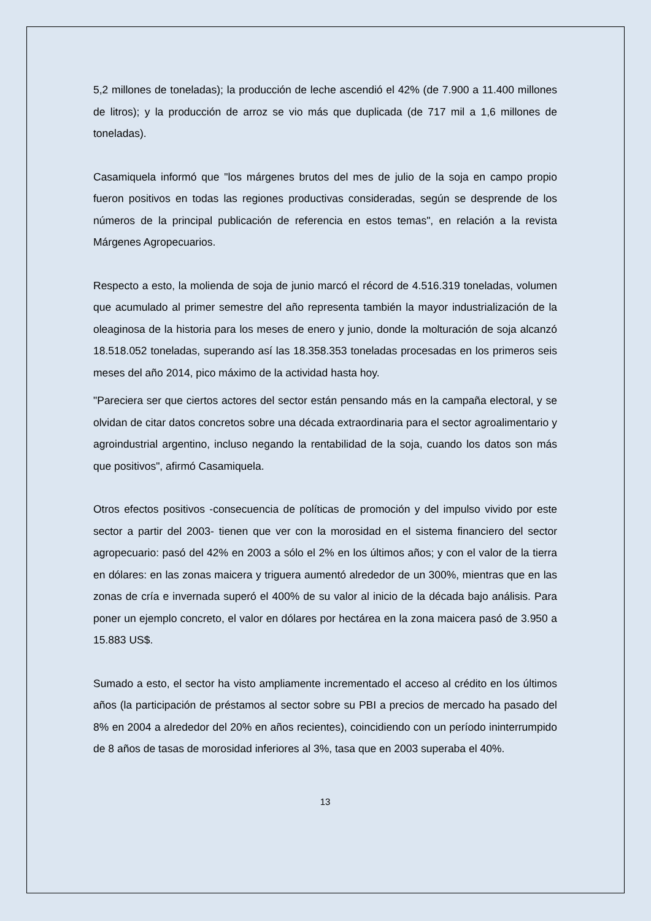5,2 millones de toneladas); la producción de leche ascendió el 42% (de 7.900 a 11.400 millones de litros); y la producción de arroz se vio más que duplicada (de 717 mil a 1,6 millones de toneladas).
Casamiquela informó que "los márgenes brutos del mes de julio de la soja en campo propio fueron positivos en todas las regiones productivas consideradas, según se desprende de los números de la principal publicación de referencia en estos temas", en relación a la revista Márgenes Agropecuarios.
Respecto a esto, la molienda de soja de junio marcó el récord de 4.516.319 toneladas, volumen que acumulado al primer semestre del año representa también la mayor industrialización de la oleaginosa de la historia para los meses de enero y junio, donde la molturación de soja alcanzó 18.518.052 toneladas, superando así las 18.358.353 toneladas procesadas en los primeros seis meses del año 2014, pico máximo de la actividad hasta hoy.
"Pareciera ser que ciertos actores del sector están pensando más en la campaña electoral, y se olvidan de citar datos concretos sobre una década extraordinaria para el sector agroalimentario y agroindustrial argentino, incluso negando la rentabilidad de la soja, cuando los datos son más que positivos", afirmó Casamiquela.
Otros efectos positivos -consecuencia de políticas de promoción y del impulso vivido por este sector a partir del 2003- tienen que ver con la morosidad en el sistema financiero del sector agropecuario: pasó del 42% en 2003 a sólo el 2% en los últimos años; y con el valor de la tierra en dólares: en las zonas maicera y triguera aumentó alrededor de un 300%, mientras que en las zonas de cría e invernada superó el 400% de su valor al inicio de la década bajo análisis. Para poner un ejemplo concreto, el valor en dólares por hectárea en la zona maicera pasó de 3.950 a 15.883 US$.
Sumado a esto, el sector ha visto ampliamente incrementado el acceso al crédito en los últimos años (la participación de préstamos al sector sobre su PBI a precios de mercado ha pasado del 8% en 2004 a alrededor del 20% en años recientes), coincidiendo con un período ininterrumpido de 8 años de tasas de morosidad inferiores al 3%, tasa que en 2003 superaba el 40%.
13